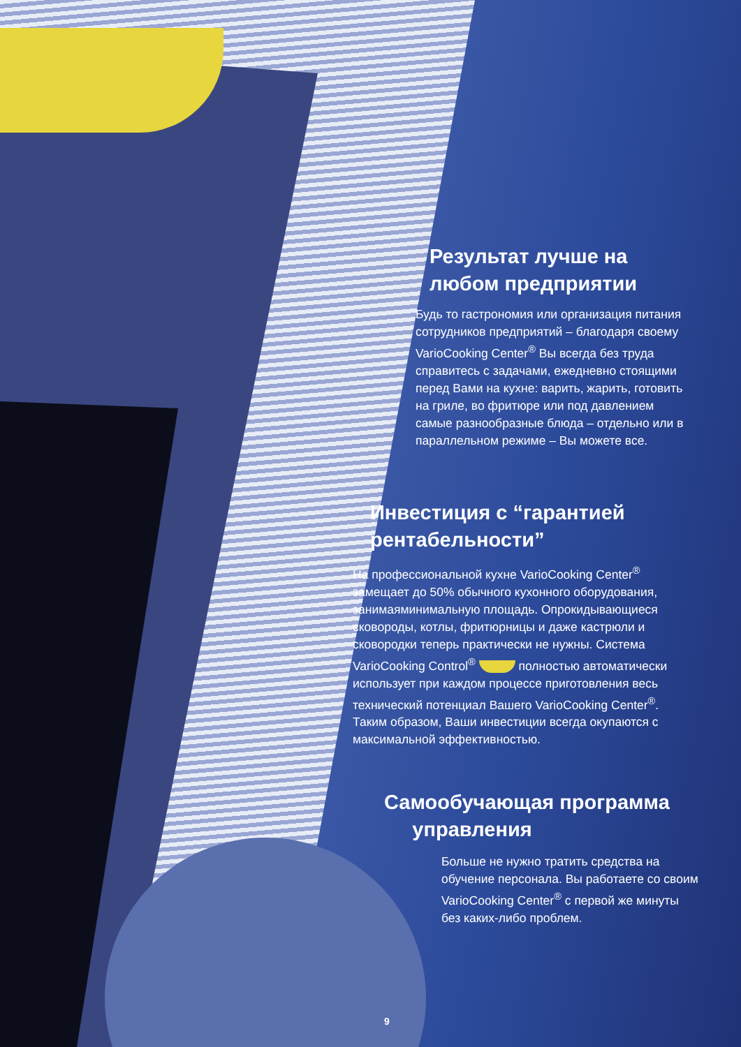Результат лучше на
любом предприятии
Будь то гастрономия или организация питания сотрудников предприятий – благодаря своему VarioCooking Center<sup>®</sup> Вы всегда без труда справитесь с задачами, ежедневно стоящими перед Вами на кухне: варить, жарить, готовить на гриле, во фритюре или под давлением самые разнообразные блюда – отдельно или в параллельном режиме – Вы можете все.
Инвестиция с “гарантией
рентабельности”
На профессиональной кухне VarioCooking Center<sup>®</sup> замещает до 50% обычного кухонного оборудования, занимаяминимальную площадь. Опрокидывающиеся сковороды, котлы, фритюрницы и даже кастрюли и сковородки теперь практически не нужны. Система VarioCooking Control<sup>®</sup> полностью автоматически использует при каждом процессе приготовления весь технический потенциал Вашего VarioCooking Center<sup>®</sup>. Таким образом, Ваши инвестиции всегда окупаются с максимальной эффективностью.
Самообучающая программа
управления
Больше не нужно тратить средства на обучение персонала. Вы работаете со своим VarioCooking Center<sup>®</sup> с первой же минуты без каких-либо проблем.
9